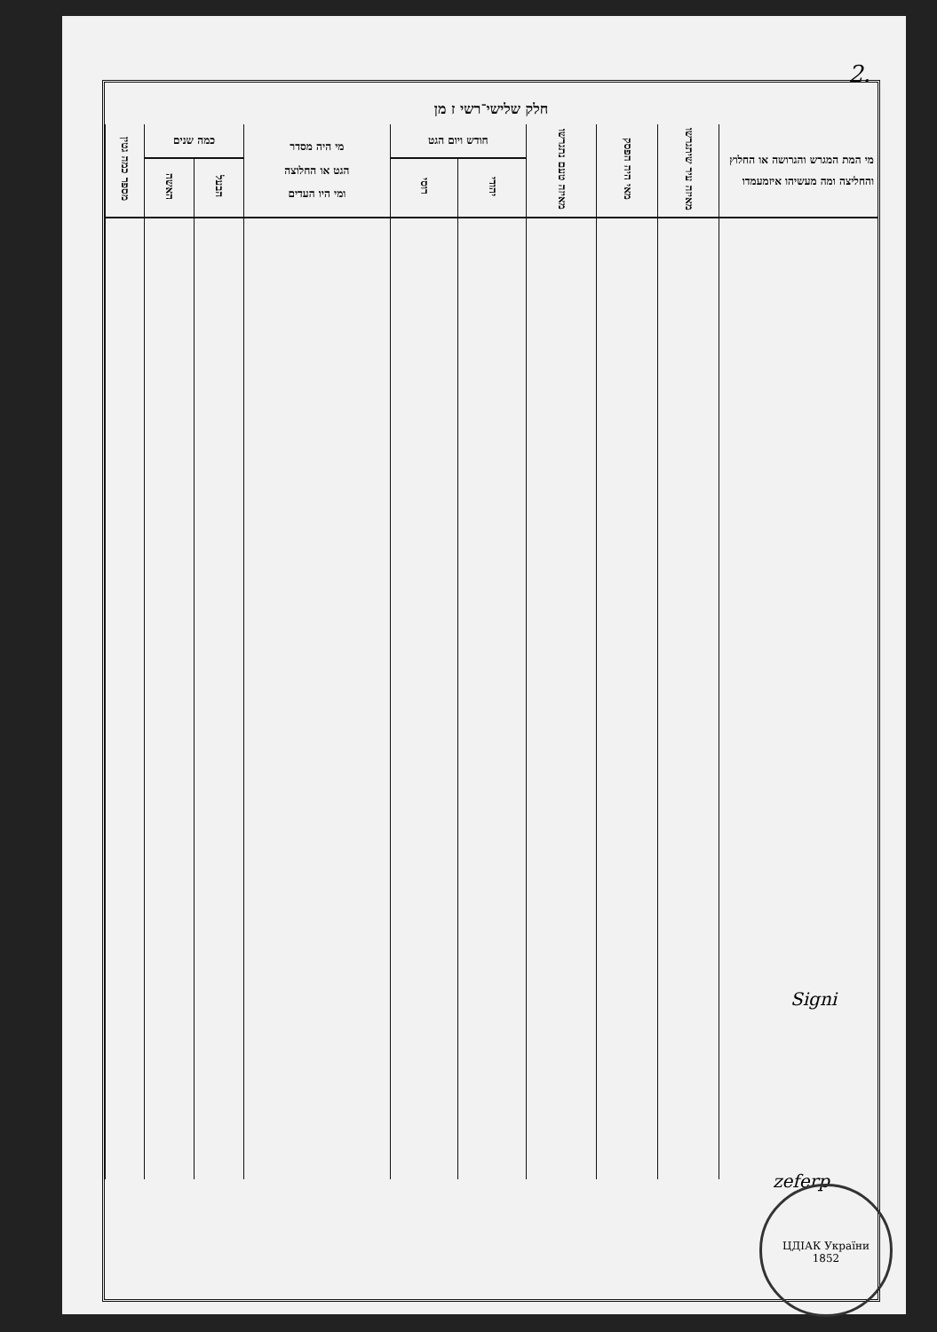2.
חלק שלישי־רשי ז מן
| מי המת המגרש והגרושה או החלוץ והחליצה ומה מעשיהו איזמעמדו | מאיזה עיר שיתגרשו | מאי היה הפסק | מאיזה טעם נתגרשו | חודש ויום הגט | | מי היה מסדר הגט או החלוצה ומי היו העדים | כמה שנים | | מספר כמה גטין |
| --- | --- | --- | --- | --- | --- | --- | --- | --- | --- |
| | | | | יהודי | רוסי | | הבעל | האשה | |
Signi
zeferp
ЦДІАК України
1852